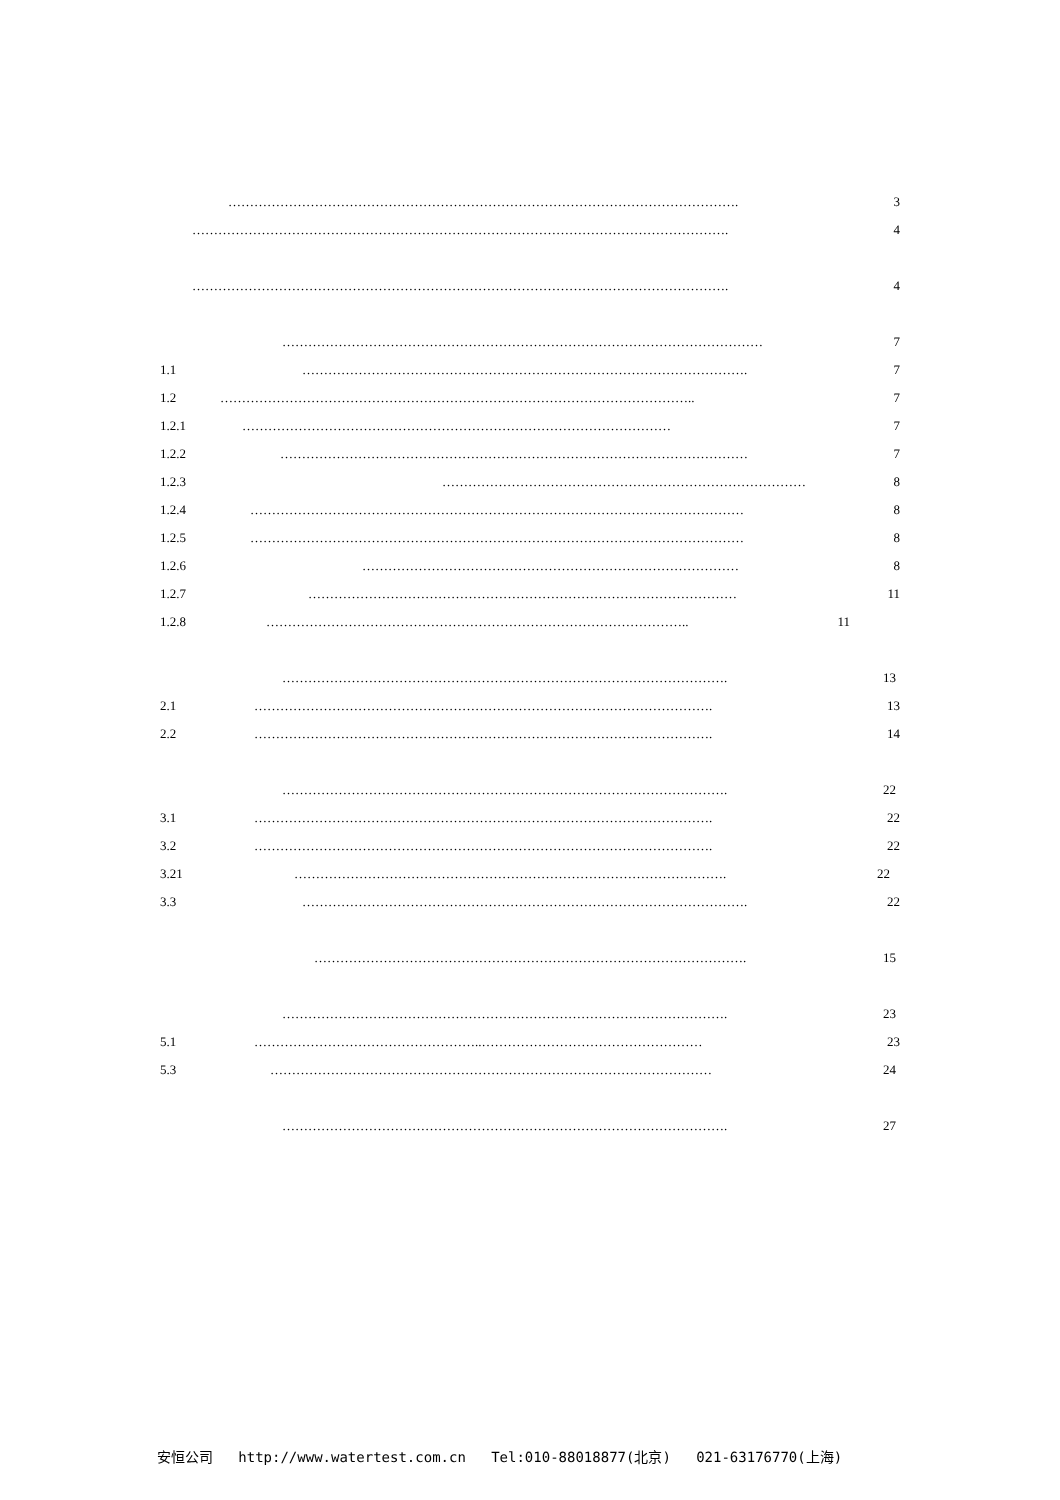………………………………………………………………………………………………………. 3
……………………………………………………………………………………………………………. 4
……………………………………………………………………………………………………………. 4
………………………………………………………………………………………………… 7
1.1 …………………………………………………………………………………………. 7
1.2 ……………………………………………………………………………………………….. 7
1.2.1 ……………………………………………………………………………………… 7
1.2.2 ……………………………………………………………………………………………… 7
1.2.3 ………………………………………………………………………… 8
1.2.4 …………………………………………………………………………………………………… 8
1.2.5 …………………………………………………………………………………………………… 8
1.2.6 …………………………………………………………………………… 8
1.2.7 ……………………………………………………………………………………… 11
1.2.8 …………………………………………………………………………………….. 11
…………………………………………………………………………………………. 13
2.1 ……………………………………………………………………………………………. 13
2.2 ……………………………………………………………………………………………. 14
…………………………………………………………………………………………. 22
3.1 ……………………………………………………………………………………………. 22
3.2 ……………………………………………………………………………………………. 22
3.21 ………………………………………………………………………………………. 22
3.3 …………………………………………………………………………………………. 22
………………………………………………………………………………………. 15
…………………………………………………………………………………………. 23
5.1 ……………………………………………..…………………………………………… 23
5.3 ………………………………………………………………………………………… 24
…………………………………………………………………………………………. 27
安恒公司 http://www.watertest.com.cn Tel:010-88018877(北京) 021-63176770(上海)